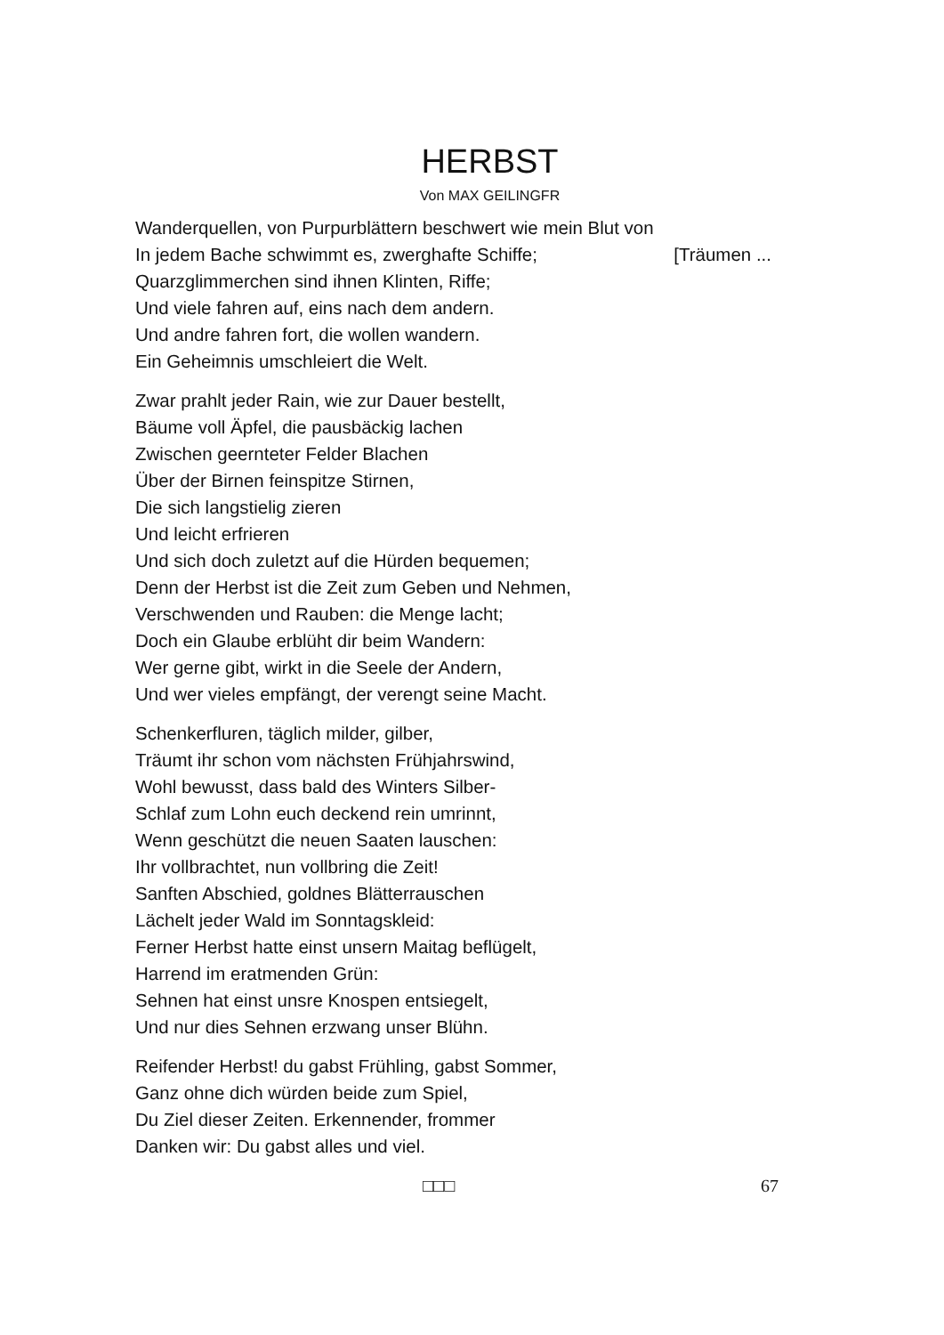HERBST
Von MAX GEILINGFR
Wanderquellen, von Purpurblättern beschwert wie mein Blut von
In jedem Bache schwimmt es, zwerghafte Schiffe; [Träumen ...
Quarzglimmerchen sind ihnen Klinten, Riffe;
Und viele fahren auf, eins nach dem andern.
Und andre fahren fort, die wollen wandern.
Ein Geheimnis umschleiert die Welt.
Zwar prahlt jeder Rain, wie zur Dauer bestellt,
Bäume voll Äpfel, die pausbäckig lachen
Zwischen geernteter Felder Blachen
Über der Birnen feinspitze Stirnen,
Die sich langstielig zieren
Und leicht erfrieren
Und sich doch zuletzt auf die Hürden bequemen;
Denn der Herbst ist die Zeit zum Geben und Nehmen,
Verschwenden und Rauben: die Menge lacht;
Doch ein Glaube erblüht dir beim Wandern:
Wer gerne gibt, wirkt in die Seele der Andern,
Und wer vieles empfängt, der verengt seine Macht.
Schenkerfluren, täglich milder, gilber,
Träumt ihr schon vom nächsten Frühjahrswind,
Wohl bewusst, dass bald des Winters Silber-
Schlaf zum Lohn euch deckend rein umrinnt,
Wenn geschützt die neuen Saaten lauschen:
Ihr vollbrachtet, nun vollbring die Zeit!
Sanften Abschied, goldnes Blätterrauschen
Lächelt jeder Wald im Sonntagskleid:
Ferner Herbst hatte einst unsern Maitag beflügelt,
Harrend im eratmenden Grün:
Sehnen hat einst unsre Knospen entsiegelt,
Und nur dies Sehnen erzwang unser Blühn.
Reifender Herbst! du gabst Frühling, gabst Sommer,
Ganz ohne dich würden beide zum Spiel,
Du Ziel dieser Zeiten. Erkennender, frommer
Danken wir: Du gabst alles und viel.
□□□ 67